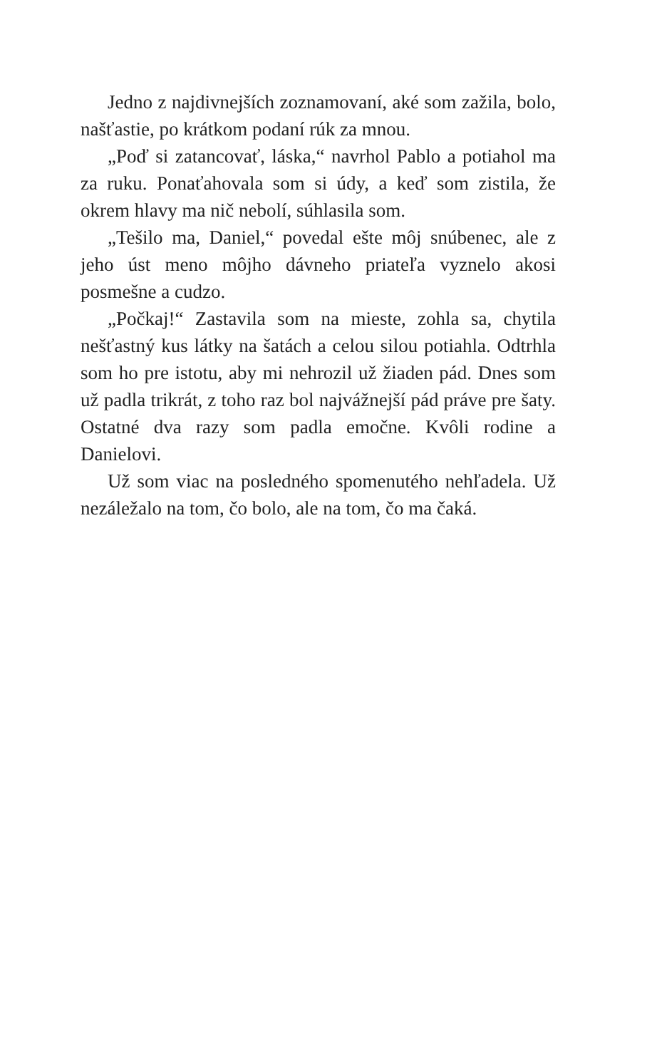Jedno z najdivnejších zoznamovaní, aké som zažila, bolo, našťastie, po krátkom podaní rúk za mnou.
„Poď si zatancovať, láska,“ navrhol Pablo a potiahol ma za ruku. Ponaťahovala som si údy, a keď som zistila, že okrem hlavy ma nič nebolí, súhlasila som.
„Tešilo ma, Daniel,“ povedal ešte môj snúbenec, ale z jeho úst meno môjho dávneho priateľa vyznelo akosi posmešne a cudzo.
„Počkaj!“ Zastavila som na mieste, zohla sa, chytila nešťastný kus látky na šatách a celou silou potiahla. Odtrhla som ho pre istotu, aby mi nehrozil už žiaden pád. Dnes som už padla trikrát, z toho raz bol najvážnejší pád práve pre šaty. Ostatné dva razy som padla emočne. Kvôli rodine a Danielovi.
Už som viac na posledného spomenutého nehľadela. Už nezáležalo na tom, čo bolo, ale na tom, čo ma čaká.